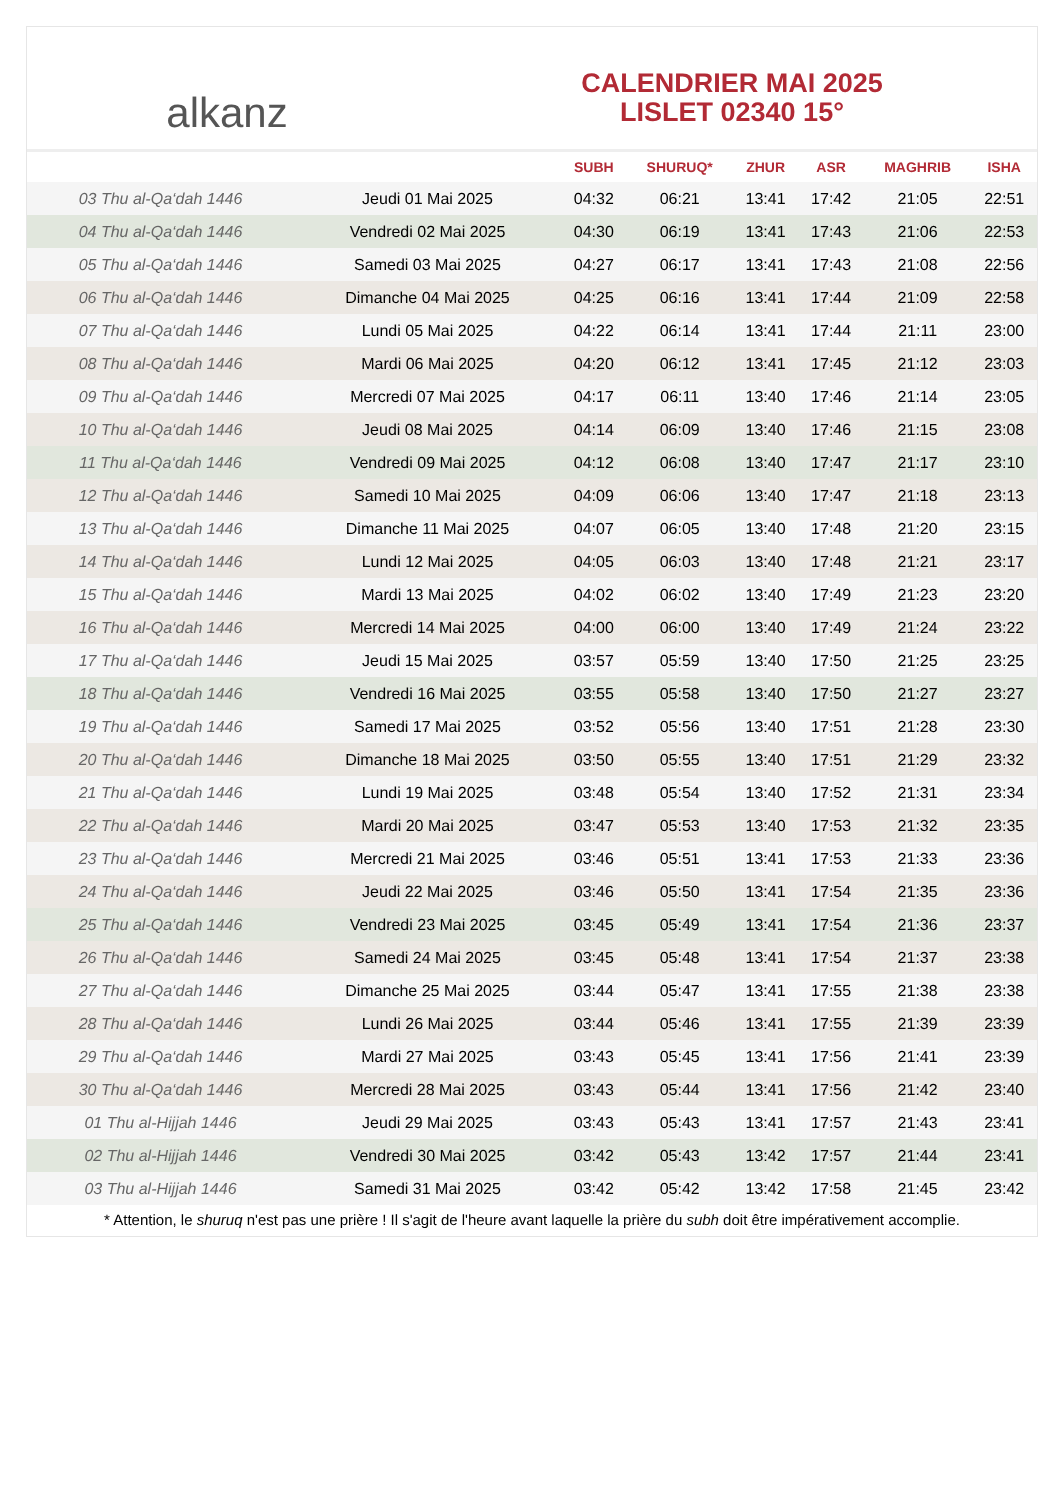alkanz
CALENDRIER MAI 2025
LISLET 02340 15°
| | | SUBH | SHURUQ* | ZHUR | ASR | MAGHRIB | ISHA |
| --- | --- | --- | --- | --- | --- | --- | --- |
| 03 Thu al-Qa‘dah 1446 | Jeudi 01 Mai 2025 | 04:32 | 06:21 | 13:41 | 17:42 | 21:05 | 22:51 |
| 04 Thu al-Qa‘dah 1446 | Vendredi 02 Mai 2025 | 04:30 | 06:19 | 13:41 | 17:43 | 21:06 | 22:53 |
| 05 Thu al-Qa‘dah 1446 | Samedi 03 Mai 2025 | 04:27 | 06:17 | 13:41 | 17:43 | 21:08 | 22:56 |
| 06 Thu al-Qa‘dah 1446 | Dimanche 04 Mai 2025 | 04:25 | 06:16 | 13:41 | 17:44 | 21:09 | 22:58 |
| 07 Thu al-Qa‘dah 1446 | Lundi 05 Mai 2025 | 04:22 | 06:14 | 13:41 | 17:44 | 21:11 | 23:00 |
| 08 Thu al-Qa‘dah 1446 | Mardi 06 Mai 2025 | 04:20 | 06:12 | 13:41 | 17:45 | 21:12 | 23:03 |
| 09 Thu al-Qa‘dah 1446 | Mercredi 07 Mai 2025 | 04:17 | 06:11 | 13:40 | 17:46 | 21:14 | 23:05 |
| 10 Thu al-Qa‘dah 1446 | Jeudi 08 Mai 2025 | 04:14 | 06:09 | 13:40 | 17:46 | 21:15 | 23:08 |
| 11 Thu al-Qa‘dah 1446 | Vendredi 09 Mai 2025 | 04:12 | 06:08 | 13:40 | 17:47 | 21:17 | 23:10 |
| 12 Thu al-Qa‘dah 1446 | Samedi 10 Mai 2025 | 04:09 | 06:06 | 13:40 | 17:47 | 21:18 | 23:13 |
| 13 Thu al-Qa‘dah 1446 | Dimanche 11 Mai 2025 | 04:07 | 06:05 | 13:40 | 17:48 | 21:20 | 23:15 |
| 14 Thu al-Qa‘dah 1446 | Lundi 12 Mai 2025 | 04:05 | 06:03 | 13:40 | 17:48 | 21:21 | 23:17 |
| 15 Thu al-Qa‘dah 1446 | Mardi 13 Mai 2025 | 04:02 | 06:02 | 13:40 | 17:49 | 21:23 | 23:20 |
| 16 Thu al-Qa‘dah 1446 | Mercredi 14 Mai 2025 | 04:00 | 06:00 | 13:40 | 17:49 | 21:24 | 23:22 |
| 17 Thu al-Qa‘dah 1446 | Jeudi 15 Mai 2025 | 03:57 | 05:59 | 13:40 | 17:50 | 21:25 | 23:25 |
| 18 Thu al-Qa‘dah 1446 | Vendredi 16 Mai 2025 | 03:55 | 05:58 | 13:40 | 17:50 | 21:27 | 23:27 |
| 19 Thu al-Qa‘dah 1446 | Samedi 17 Mai 2025 | 03:52 | 05:56 | 13:40 | 17:51 | 21:28 | 23:30 |
| 20 Thu al-Qa‘dah 1446 | Dimanche 18 Mai 2025 | 03:50 | 05:55 | 13:40 | 17:51 | 21:29 | 23:32 |
| 21 Thu al-Qa‘dah 1446 | Lundi 19 Mai 2025 | 03:48 | 05:54 | 13:40 | 17:52 | 21:31 | 23:34 |
| 22 Thu al-Qa‘dah 1446 | Mardi 20 Mai 2025 | 03:47 | 05:53 | 13:40 | 17:53 | 21:32 | 23:35 |
| 23 Thu al-Qa‘dah 1446 | Mercredi 21 Mai 2025 | 03:46 | 05:51 | 13:41 | 17:53 | 21:33 | 23:36 |
| 24 Thu al-Qa‘dah 1446 | Jeudi 22 Mai 2025 | 03:46 | 05:50 | 13:41 | 17:54 | 21:35 | 23:36 |
| 25 Thu al-Qa‘dah 1446 | Vendredi 23 Mai 2025 | 03:45 | 05:49 | 13:41 | 17:54 | 21:36 | 23:37 |
| 26 Thu al-Qa‘dah 1446 | Samedi 24 Mai 2025 | 03:45 | 05:48 | 13:41 | 17:54 | 21:37 | 23:38 |
| 27 Thu al-Qa‘dah 1446 | Dimanche 25 Mai 2025 | 03:44 | 05:47 | 13:41 | 17:55 | 21:38 | 23:38 |
| 28 Thu al-Qa‘dah 1446 | Lundi 26 Mai 2025 | 03:44 | 05:46 | 13:41 | 17:55 | 21:39 | 23:39 |
| 29 Thu al-Qa‘dah 1446 | Mardi 27 Mai 2025 | 03:43 | 05:45 | 13:41 | 17:56 | 21:41 | 23:39 |
| 30 Thu al-Qa‘dah 1446 | Mercredi 28 Mai 2025 | 03:43 | 05:44 | 13:41 | 17:56 | 21:42 | 23:40 |
| 01 Thu al-Hijjah 1446 | Jeudi 29 Mai 2025 | 03:43 | 05:43 | 13:41 | 17:57 | 21:43 | 23:41 |
| 02 Thu al-Hijjah 1446 | Vendredi 30 Mai 2025 | 03:42 | 05:43 | 13:42 | 17:57 | 21:44 | 23:41 |
| 03 Thu al-Hijjah 1446 | Samedi 31 Mai 2025 | 03:42 | 05:42 | 13:42 | 17:58 | 21:45 | 23:42 |
* Attention, le shuruq n'est pas une prière ! Il s'agit de l'heure avant laquelle la prière du subh doit être impérativement accomplie.